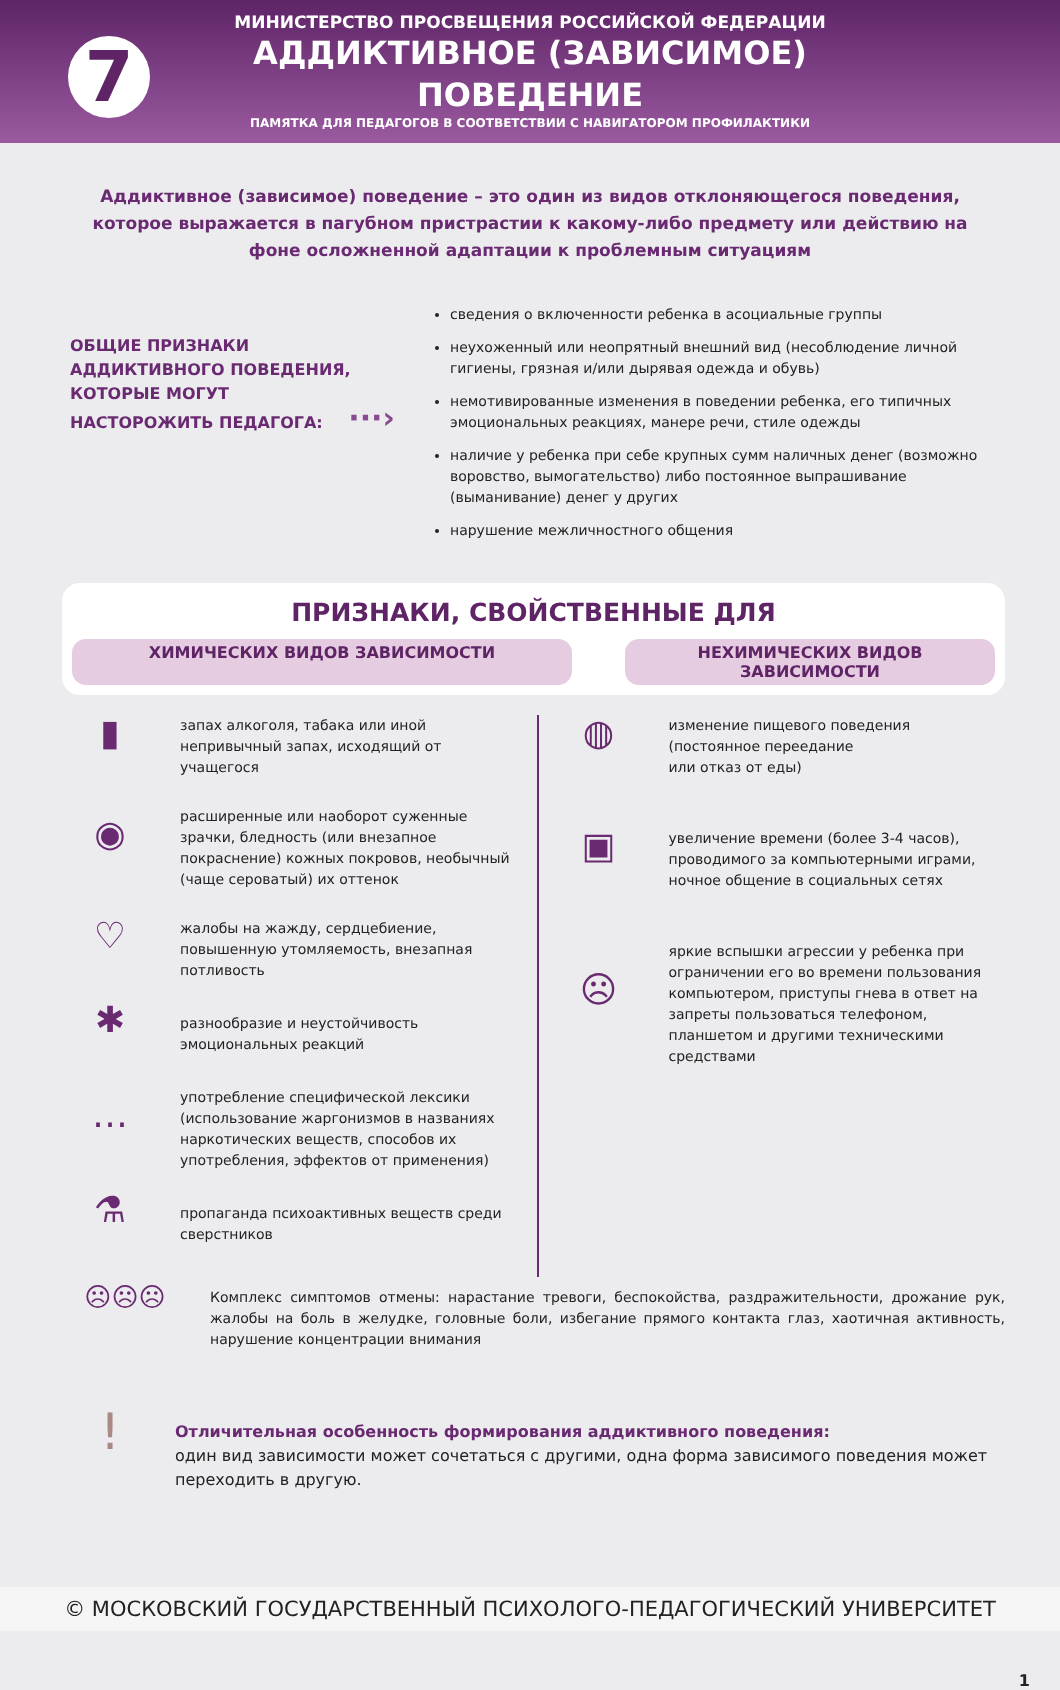7
МИНИСТЕРСТВО ПРОСВЕЩЕНИЯ РОССИЙСКОЙ ФЕДЕРАЦИИ
АДДИКТИВНОЕ (ЗАВИСИМОЕ)
ПОВЕДЕНИЕ
ПАМЯТКА ДЛЯ ПЕДАГОГОВ В СООТВЕТСТВИИ С НАВИГАТОРОМ ПРОФИЛАКТИКИ
Аддиктивное (зависимое) поведение – это один из видов отклоняющегося поведения, которое выражается в пагубном пристрастии к какому-либо предмету или действию на фоне осложненной адаптации к проблемным ситуациям
ОБЩИЕ ПРИЗНАКИ
АДДИКТИВНОГО ПОВЕДЕНИЯ,
КОТОРЫЕ МОГУТ
НАСТОРОЖИТЬ ПЕДАГОГА: ···›
сведения о включенности ребенка в асоциальные группы
неухоженный или неопрятный внешний вид (несоблюдение личной гигиены, грязная и/или дырявая одежда и обувь)
немотивированные изменения в поведении ребенка, его типичных эмоциональных реакциях, манере речи, стиле одежды
наличие у ребенка при себе крупных сумм наличных денег (возможно воровство, вымогательство) либо постоянное выпрашивание (выманивание) денег у других
нарушение межличностного общения
ПРИЗНАКИ, СВОЙСТВЕННЫЕ ДЛЯ
ХИМИЧЕСКИХ ВИДОВ ЗАВИСИМОСТИ НЕХИМИЧЕСКИХ ВИДОВ ЗАВИСИМОСТИ
▮
запах алкоголя, табака или иной непривычный запах, исходящий от учащегося
◉
расширенные или наоборот суженные зрачки, бледность (или внезапное покраснение) кожных покровов, необычный (чаще сероватый) их оттенок
♡
жалобы на жажду, сердцебиение, повышенную утомляемость, внезапная потливость
✱
разнообразие и неустойчивость эмоциональных реакций
…
употребление специфической лексики (использование жаргонизмов в названиях наркотических веществ, способов их употребления, эффектов от применения)
⚗
пропаганда психоактивных веществ среди сверстников
◍
изменение пищевого поведения
(постоянное переедание
или отказ от еды)
▣
увеличение времени (более 3-4 часов), проводимого за компьютерными играми, ночное общение в социальных сетях
☹
яркие вспышки агрессии у ребенка при ограничении его во времени пользования компьютером, приступы гнева в ответ на запреты пользоваться телефоном, планшетом и другими техническими средствами
☹☹☹
Комплекс симптомов отмены: нарастание тревоги, беспокойства, раздражительности, дрожание рук, жалобы на боль в желудке, головные боли, избегание прямого контакта глаз, хаотичная активность, нарушение концентрации внимания
!
Отличительная особенность формирования аддиктивного поведения:
один вид зависимости может сочетаться с другими, одна форма зависимого поведения может переходить в другую.
© МОСКОВСКИЙ ГОСУДАРСТВЕННЫЙ ПСИХОЛОГО-ПЕДАГОГИЧЕСКИЙ УНИВЕРСИТЕТ
1